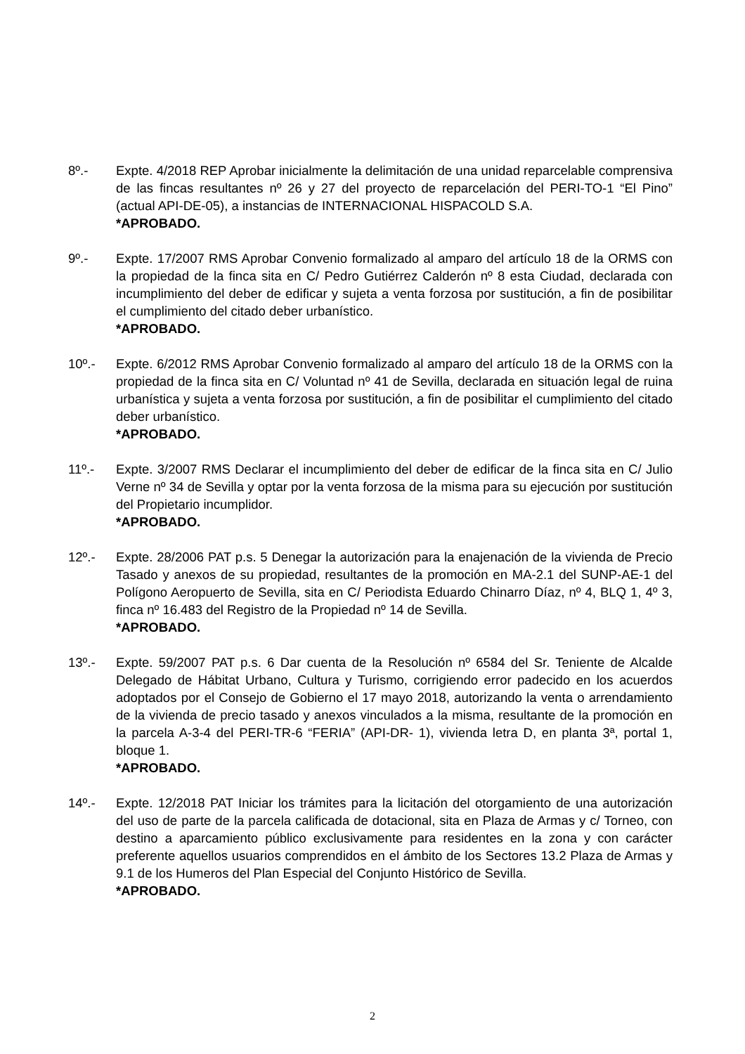8º.- Expte. 4/2018 REP Aprobar inicialmente la delimitación de una unidad reparcelable comprensiva de las fincas resultantes nº 26 y 27 del proyecto de reparcelación del PERI-TO-1 “El Pino” (actual API-DE-05), a instancias de INTERNACIONAL HISPACOLD S.A.
*APROBADO.
9º.- Expte. 17/2007 RMS Aprobar Convenio formalizado al amparo del artículo 18 de la ORMS con la propiedad de la finca sita en C/ Pedro Gutiérrez Calderón nº 8 esta Ciudad, declarada con incumplimiento del deber de edificar y sujeta a venta forzosa por sustitución, a fin de posibilitar el cumplimiento del citado deber urbanístico.
*APROBADO.
10º.- Expte. 6/2012 RMS Aprobar Convenio formalizado al amparo del artículo 18 de la ORMS con la propiedad de la finca sita en C/ Voluntad nº 41 de Sevilla, declarada en situación legal de ruina urbanística y sujeta a venta forzosa por sustitución, a fin de posibilitar el cumplimiento del citado deber urbanístico.
*APROBADO.
11º.- Expte. 3/2007 RMS Declarar el incumplimiento del deber de edificar de la finca sita en C/ Julio Verne nº 34 de Sevilla y optar por la venta forzosa de la misma para su ejecución por sustitución del Propietario incumplidor.
*APROBADO.
12º.- Expte. 28/2006 PAT p.s. 5 Denegar la autorización para la enajenación de la vivienda de Precio Tasado y anexos de su propiedad, resultantes de la promoción en MA-2.1 del SUNP-AE-1 del Polígono Aeropuerto de Sevilla, sita en C/ Periodista Eduardo Chinarro Díaz, nº 4, BLQ 1, 4º 3, finca nº 16.483 del Registro de la Propiedad nº 14 de Sevilla.
*APROBADO.
13º.- Expte. 59/2007 PAT p.s. 6 Dar cuenta de la Resolución nº 6584 del Sr. Teniente de Alcalde Delegado de Hábitat Urbano, Cultura y Turismo, corrigiendo error padecido en los acuerdos adoptados por el Consejo de Gobierno el 17 mayo 2018, autorizando la venta o arrendamiento de la vivienda de precio tasado y anexos vinculados a la misma, resultante de la promoción en la parcela A-3-4 del PERI-TR-6 “FERIA” (API-DR- 1), vivienda letra D, en planta 3ª, portal 1, bloque 1.
*APROBADO.
14º.- Expte. 12/2018 PAT Iniciar los trámites para la licitación del otorgamiento de una autorización del uso de parte de la parcela calificada de dotacional, sita en Plaza de Armas y c/ Torneo, con destino a aparcamiento público exclusivamente para residentes en la zona y con carácter preferente aquellos usuarios comprendidos en el ámbito de los Sectores 13.2 Plaza de Armas y 9.1 de los Humeros del Plan Especial del Conjunto Histórico de Sevilla.
*APROBADO.
2